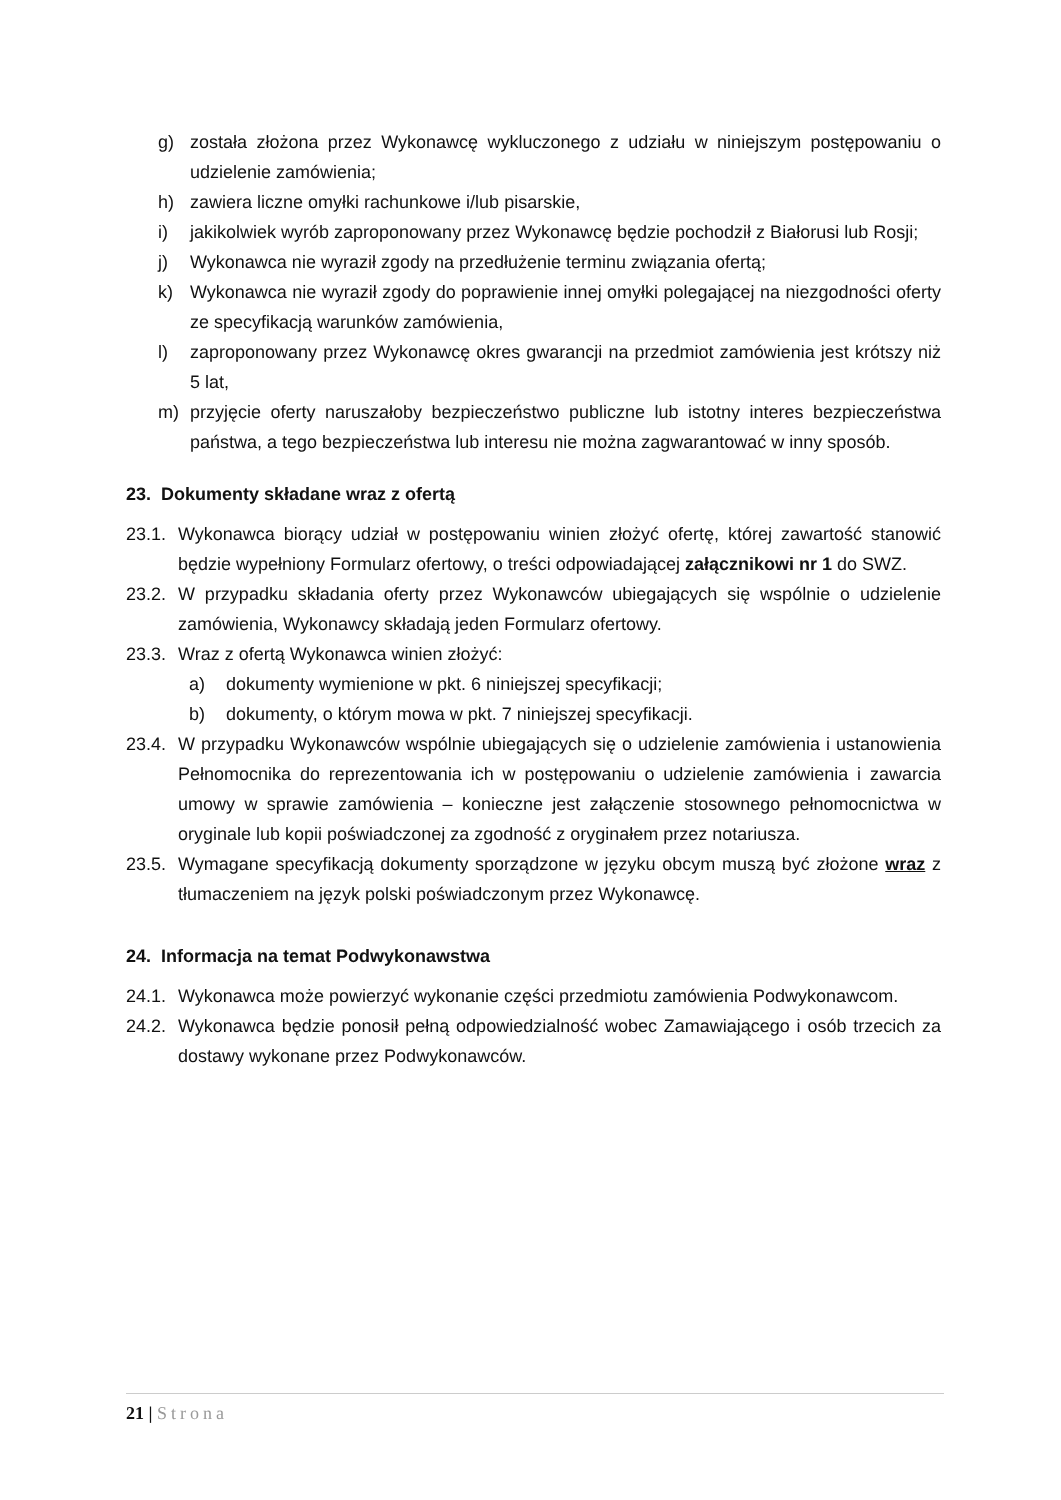g) została złożona przez Wykonawcę wykluczonego z udziału w niniejszym postępowaniu o udzielenie zamówienia;
h) zawiera liczne omyłki rachunkowe i/lub pisarskie,
i) jakikolwiek wyrób zaproponowany przez Wykonawcę będzie pochodził z Białorusi lub Rosji;
j) Wykonawca nie wyraził zgody na przedłużenie terminu związania ofertą;
k) Wykonawca nie wyraził zgody do poprawienie innej omyłki polegającej na niezgodności oferty ze specyfikacją warunków zamówienia,
l) zaproponowany przez Wykonawcę okres gwarancji na przedmiot zamówienia jest krótszy niż 5 lat,
m) przyjęcie oferty naruszałoby bezpieczeństwo publiczne lub istotny interes bezpieczeństwa państwa, a tego bezpieczeństwa lub interesu nie można zagwarantować w inny sposób.
23. Dokumenty składane wraz z ofertą
23.1. Wykonawca biorący udział w postępowaniu winien złożyć ofertę, której zawartość stanowić będzie wypełniony Formularz ofertowy, o treści odpowiadającej załącznikowi nr 1 do SWZ.
23.2. W przypadku składania oferty przez Wykonawców ubiegających się wspólnie o udzielenie zamówienia, Wykonawcy składają jeden Formularz ofertowy.
23.3. Wraz z ofertą Wykonawca winien złożyć:
a) dokumenty wymienione w pkt. 6 niniejszej specyfikacji;
b) dokumenty, o którym mowa w pkt. 7 niniejszej specyfikacji.
23.4. W przypadku Wykonawców wspólnie ubiegających się o udzielenie zamówienia i ustanowienia Pełnomocnika do reprezentowania ich w postępowaniu o udzielenie zamówienia i zawarcia umowy w sprawie zamówienia – konieczne jest załączenie stosownego pełnomocnictwa w oryginale lub kopii poświadczonej za zgodność z oryginałem przez notariusza.
23.5. Wymagane specyfikacją dokumenty sporządzone w języku obcym muszą być złożone wraz z tłumaczeniem na język polski poświadczonym przez Wykonawcę.
24. Informacja na temat Podwykonawstwa
24.1. Wykonawca może powierzyć wykonanie części przedmiotu zamówienia Podwykonawcom.
24.2. Wykonawca będzie ponosił pełną odpowiedzialność wobec Zamawiającego i osób trzecich za dostawy wykonane przez Podwykonawców.
21 | Strona